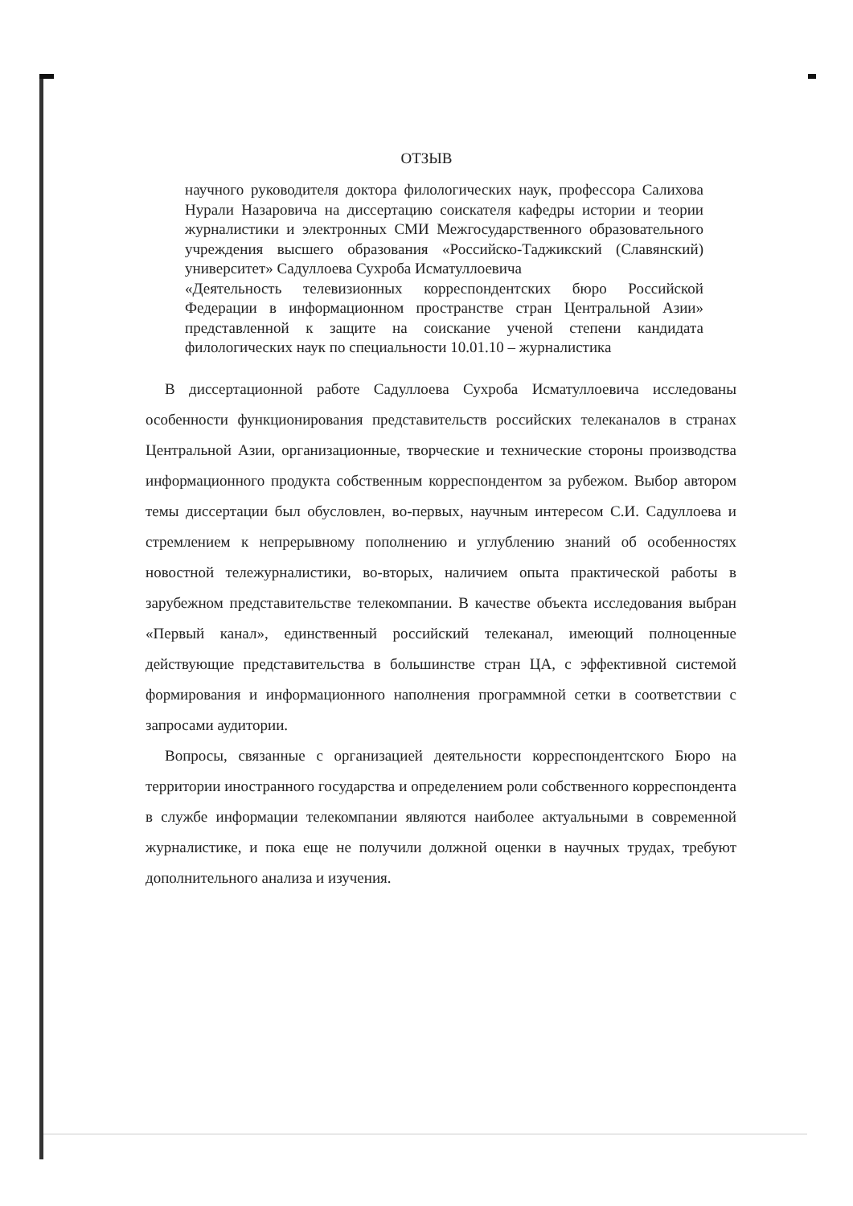ОТЗЫВ
научного руководителя доктора филологических наук, профессора Салихова Нурали Назаровича на диссертацию соискателя кафедры истории и теории журналистики и электронных СМИ Межгосударственного образовательного учреждения высшего образования «Российско-Таджикский (Славянский) университет» Садуллоева Сухроба Исматуллоевича
«Деятельность телевизионных корреспондентских бюро Российской Федерации в информационном пространстве стран Центральной Азии» представленной к защите на соискание ученой степени кандидата филологических наук по специальности 10.01.10 – журналистика
В диссертационной работе Садуллоева Сухроба Исматуллоевича исследованы особенности функционирования представительств российских телеканалов в странах Центральной Азии, организационные, творческие и технические стороны производства информационного продукта собственным корреспондентом за рубежом. Выбор автором темы диссертации был обусловлен, во-первых, научным интересом С.И. Садуллоева и стремлением к непрерывному пополнению и углублению знаний об особенностях новостной тележурналистики, во-вторых, наличием опыта практической работы в зарубежном представительстве телекомпании. В качестве объекта исследования выбран «Первый канал», единственный российский телеканал, имеющий полноценные действующие представительства в большинстве стран ЦА, с эффективной системой формирования и информационного наполнения программной сетки в соответствии с запросами аудитории.
Вопросы, связанные с организацией деятельности корреспондентского Бюро на территории иностранного государства и определением роли собственного корреспондента в службе информации телекомпании являются наиболее актуальными в современной журналистике, и пока еще не получили должной оценки в научных трудах, требуют дополнительного анализа и изучения.